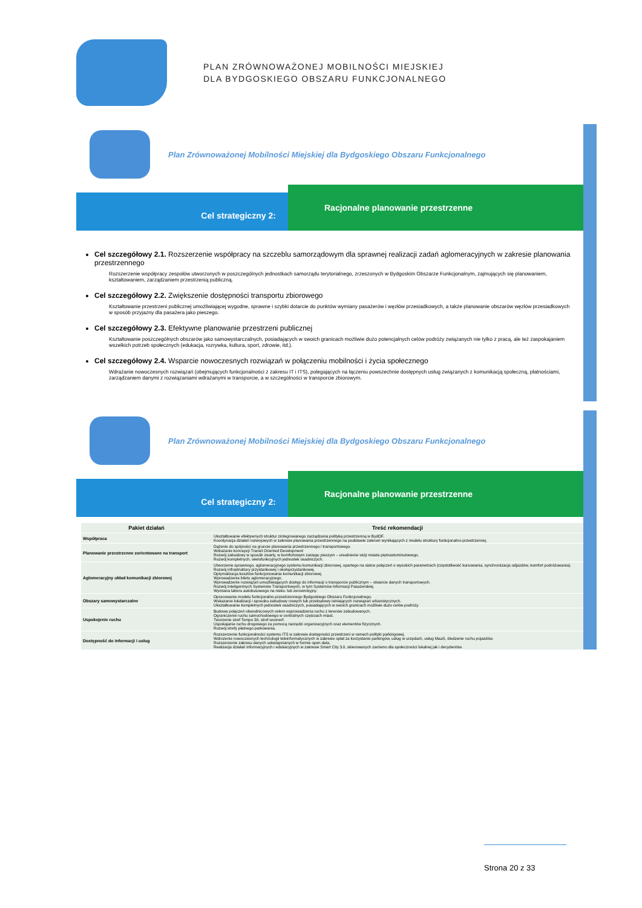PLAN ZRÓWNOWAŻONEJ MOBILNOŚCI MIEJSKIEJ
DLA BYDGOSKIEGO OBSZARU FUNKCJONALNEGO
Plan Zrównoważonej Mobilności Miejskiej dla Bydgoskiego Obszaru Funkcjonalnego
Cel strategiczny 2:
Racjonalne planowanie przestrzenne
Cel szczegółowy 2.1. Rozszerzenie współpracy na szczeblu samorządowym dla sprawnej realizacji zadań aglomeracyjnych w zakresie planowania przestrzennego
Rozszerzenie współpracy zespołów utworzonych w poszczególnych jednostkach samorządu terytorialnego, zrzeszonych w Bydgoskim Obszarze Funkcjonalnym, zajmujących się planowaniem, kształtowaniem, zarządzaniem przestrzenią publiczną.
Cel szczegółowy 2.2. Zwiększenie dostępności transportu zbiorowego
Kształtowanie przestrzeni publicznej umożliwiającej wygodne, sprawne i szybki dotarcie do punktów wymiany pasażerów i węzłów przesiadkowych, a także planowanie obszarów węzłów przesiadkowych w sposób przyjazny dla pasażera jako pieszego.
Cel szczegółowy 2.3. Efektywne planowanie przestrzeni publicznej
Kształtowanie poszczególnych obszarów jako samowystarczalnych, posiadających w swoich granicach możliwie dużo potencjalnych celów podróży związanych nie tylko z pracą, ale też zaspokajaniem wszelkich potrzeb społecznych (edukacja, rozrywka, kultura, sport, zdrowie, itd.).
Cel szczegółowy 2.4. Wsparcie nowoczesnych rozwiązań w połączeniu mobilności i życia społecznego
Wdrażanie nowoczesnych rozwiązań (obejmujących funkcjonalności z zakresu IT i ITS), polegających na łączeniu powszechnie dostępnych usług związanych z komunikacją społeczną, płatnościami, zarządzaniem danymi z rozwiązaniami wdrażanymi w transporcie, a w szczególności w transporcie zbiorowym.
Plan Zrównoważonej Mobilności Miejskiej dla Bydgoskiego Obszaru Funkcjonalnego
Cel strategiczny 2:
Racjonalne planowanie przestrzenne
| Pakiet działań | Treść rekomendacji |
| --- | --- |
| Współpraca | Ukształtowanie efektywnych struktur zintegrowanego zarządzania polityką przestrzenną w BydOF. Koordynacja działań rozwojowych w zakresie planowania przestrzennego na podstawie zaleceń wynikających z modelu struktury funkcjonalno-przestrzennej. |
| Planowanie przestrzenne zorientowane na transport | Dążenie do spójności na gruncie planowania przestrzennego i transportowego. Wdrażanie koncepcji Transit Oriented Development Rozwój zabudowy w sposób zwarty, w komfortowym zasięgu pieszym – urealnienie wizji miasta piętnastominutowego. Rozwój kompletnych, wielofunkcyjnych jednostek osadniczych. |
| Aglomeracyjny układ komunikacji zbiorowej | Utworzenie sprawnego, aglomeracyjnego systemu komunikacji zbiorowej, opartego na siatce połączeń o wysokich parametrach (częstotliwość kursowania, synchronizacja odjazdów, komfort podróżowania). Rozwój infrastruktury przystankowej i okołoprzystankowej. Optymalizacja kosztów funkcjonowania komunikacji zbiorowej. Wprowadzenie biletu aglomeracyjnego. Wprowadzenie rozwiązań umożliwiających dostęp do informacji o transporcie publicznym – otwarcie danych transportowych. Rozwój Inteligentnych Systemów Transportowych, w tym Systemów Informacji Pasażerskiej. Wymiana taboru autobusowego na nisko- lub zeroemisyjny. |
| Obszary samowystarczalne | Opracowanie modelu funkcjonalno-przestrzennego Bydgoskiego Obszaru Funkcjonalnego. Wskazanie lokalizacji i sposobu zabudowy nowych lub przebudowy istniejących rozwiązań urbanistycznych. Ukształtowanie kompletnych jednostek osadniczych, posiadających w swoich granicach możliwie dużo celów podróży. |
| Uspokojenie ruchu | Budowa połączeń obwodnicowych celem wyprowadzenia ruchu z terenów zabudowanych. Ograniczenie ruchu samochodowego w centralnych częściach miast. Tworzenie stref Tempo 30, stref woonerf. Uspokajanie ruchu drogowego za pomocą narzędzi organizacyjnych oraz elementów fizycznych. Rozwój strefy płatnego parkowania. |
| Dostępność do informacji i usług | Rozszerzenie funkcjonalności systemu ITS w zakresie dostępności przestrzeni w ramach polityki parkingowej. Wdrożenie nowoczesnych technologii teleinformatycznych w zakresie opłat za korzystanie parkingów, usług w urzędach, usług MaaS, śledzenie ruchu pojazdów. Rozszerzenie zakresu danych udostępnianych w formie open data. Realizacja działań informacyjnych i edukacyjnych w zakresie Smart City 3.0, skierowanych zarówno dla społeczności lokalnej jak i decydentów. |
Strona 20 z 33